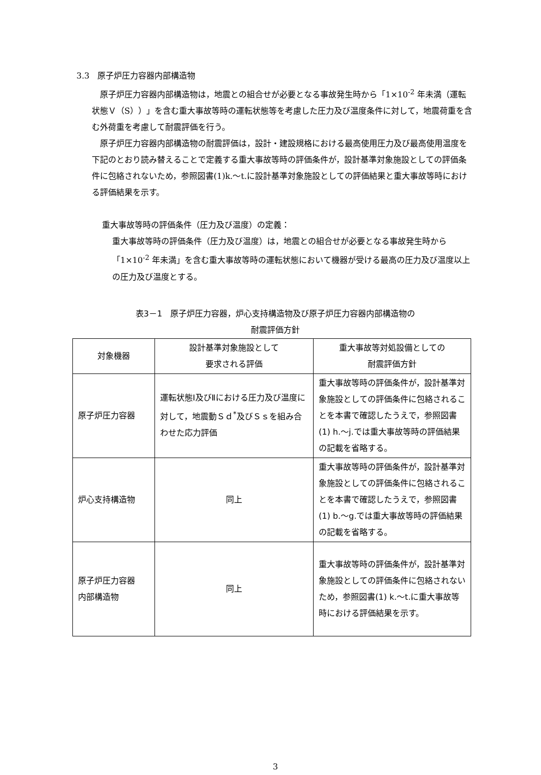3.3　原子炉圧力容器内部構造物
　原子炉圧力容器内部構造物は，地震との組合せが必要となる事故発生時から「1×10<sup>-2</sup> 年未満（運転状態Ｖ（S））」を含む重大事故等時の運転状態等を考慮した圧力及び温度条件に対して，地震荷重を含む外荷重を考慮して耐震評価を行う。
　原子炉圧力容器内部構造物の耐震評価は，設計・建設規格における最高使用圧力及び最高使用温度を下記のとおり読み替えることで定義する重大事故等時の評価条件が，設計基準対象施設としての評価条件に包絡されないため，参照図書(1)k.～t.に設計基準対象施設としての評価結果と重大事故等時における評価結果を示す。
重大事故等時の評価条件（圧力及び温度）の定義：
重大事故等時の評価条件（圧力及び温度）は，地震との組合せが必要となる事故発生時から「1×10<sup>-2</sup> 年未満」を含む重大事故等時の運転状態において機器が受ける最高の圧力及び温度以上の圧力及び温度とする。
表3－1　原子炉圧力容器，炉心支持構造物及び原子炉圧力容器内部構造物の
耐震評価方針
| 対象機器 | 設計基準対象施設として 要求される評価 | 重大事故等対処設備としての 耐震評価方針 |
| --- | --- | --- |
| 原子炉圧力容器 | 運転状態Ⅰ及びⅡにおける圧力及び温度に対して，地震動Ｓｄ<sup>*</sup>及びＳｓを組み合わせた応力評価 | 重大事故等時の評価条件が，設計基準対象施設としての評価条件に包絡されることを本書で確認したうえで，参照図書(1) h.～j.では重大事故等時の評価結果の記載を省略する。 |
| 炉心支持構造物 | 同上 | 重大事故等時の評価条件が，設計基準対象施設としての評価条件に包絡されることを本書で確認したうえで，参照図書(1) b.～g.では重大事故等時の評価結果の記載を省略する。 |
| 原子炉圧力容器 内部構造物 | 同上 | 重大事故等時の評価条件が，設計基準対象施設としての評価条件に包絡されないため，参照図書(1) k.～t.に重大事故等時における評価結果を示す。 |
3